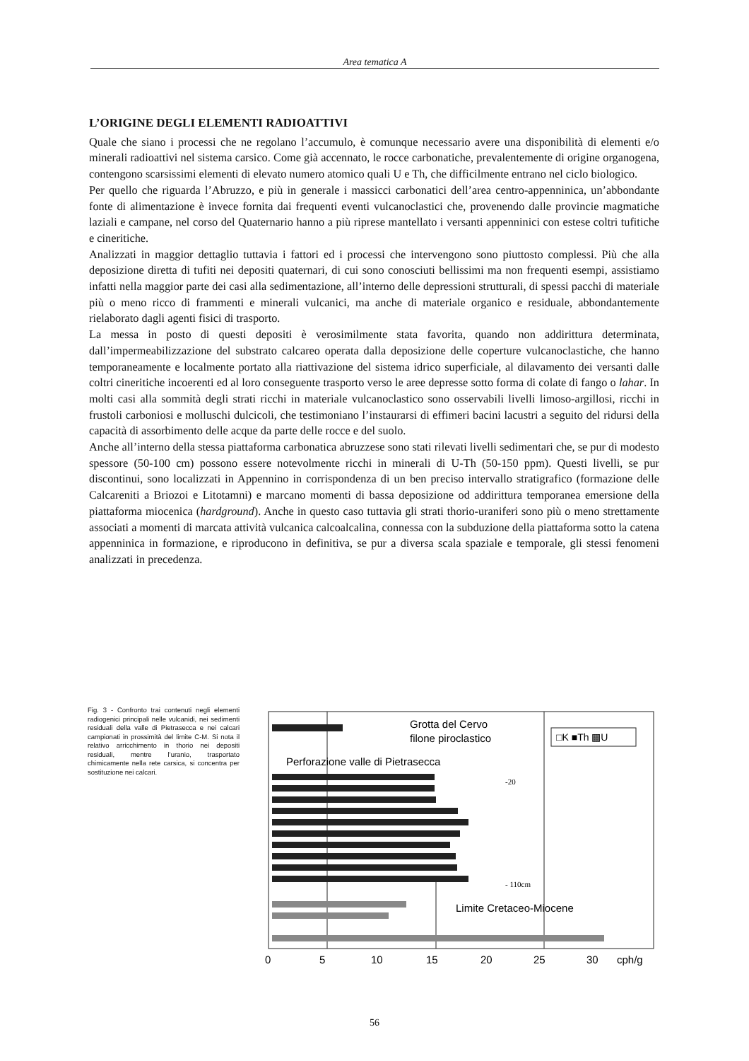Area tematica A
L’ORIGINE DEGLI ELEMENTI RADIOATTIVI
Quale che siano i processi che ne regolano l’accumulo, è comunque necessario avere una disponibilità di elementi e/o minerali radioattivi nel sistema carsico. Come già accennato, le rocce carbonatiche, prevalentemente di origine organogena, contengono scarsissimi elementi di elevato numero atomico quali U e Th, che difficilmente entrano nel ciclo biologico.
Per quello che riguarda l’Abruzzo, e più in generale i massicci carbonatici dell’area centro-appenninica, un’abbondante fonte di alimentazione è invece fornita dai frequenti eventi vulcanoclastici che, provenendo dalle provincie magmatiche laziali e campane, nel corso del Quaternario hanno a più riprese mantellato i versanti appenninici con estese coltri tufitiche e cineritiche.
Analizzati in maggior dettaglio tuttavia i fattori ed i processi che intervengono sono piuttosto complessi. Più che alla deposizione diretta di tufiti nei depositi quaternari, di cui sono conosciuti bellissimi ma non frequenti esempi, assistiamo infatti nella maggior parte dei casi alla sedimentazione, all’interno delle depressioni strutturali, di spessi pacchi di materiale più o meno ricco di frammenti e minerali vulcanici, ma anche di materiale organico e residuale, abbondantemente rielaborato dagli agenti fisici di trasporto.
La messa in posto di questi depositi è verosimilmente stata favorita, quando non addirittura determinata, dall’impermeabilizzazione del substrato calcareo operata dalla deposizione delle coperture vulcanoclastiche, che hanno temporaneamente e localmente portato alla riattivazione del sistema idrico superficiale, al dilavamento dei versanti dalle coltri cineritiche incoerenti ed al loro conseguente trasporto verso le aree depresse sotto forma di colate di fango o lahar. In molti casi alla sommità degli strati ricchi in materiale vulcanoclastico sono osservabili livelli limoso-argillosi, ricchi in frustoli carboniosi e molluschi dulcicoli, che testimoniano l’instaurarsi di effimeri bacini lacustri a seguito del ridursi della capacità di assorbimento delle acque da parte delle rocce e del suolo.
Anche all’interno della stessa piattaforma carbonatica abruzzese sono stati rilevati livelli sedimentari che, se pur di modesto spessore (50-100 cm) possono essere notevolmente ricchi in minerali di U-Th (50-150 ppm). Questi livelli, se pur discontinui, sono localizzati in Appennino in corrispondenza di un ben preciso intervallo stratigrafico (formazione delle Calcareniti a Briozoi e Litotamni) e marcano momenti di bassa deposizione od addirittura temporanea emersione della piattaforma miocenica (hardground). Anche in questo caso tuttavia gli strati thorio-uraniferi sono più o meno strettamente associati a momenti di marcata attività vulcanica calcoalcalina, connessa con la subduzione della piattaforma sotto la catena appenninica in formazione, e riproducono in definitiva, se pur a diversa scala spaziale e temporale, gli stessi fenomeni analizzati in precedenza.
Fig. 3 - Confronto trai contenuti negli elementi radiogenici principali nelle vulcanidi, nei sedimenti residuali della valle di Pietrasecca e nei calcari campionati in prossimità del limite C-M. Si nota il relativo arricchimento in thorio nei depositi residuali, mentre l’uranio, trasportato chimicamente nella rete carsica, si concentra per sostituzione nei calcari.
Grotta del Cervo
filone piroclastico
□K ■Th ▩U
Perforazione valle di Pietrasecca
-20
- 110cm
Limite Cretaceo-Miocene
0
5
10
15
20
25
30
cph/g
56